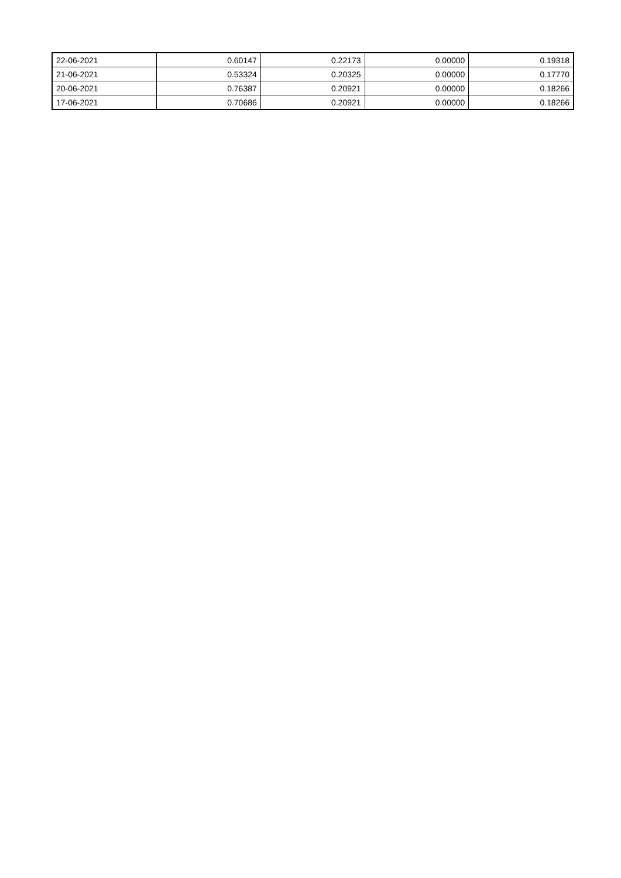| 22-06-2021 | 0.60147 | 0.22173 | 0.00000 | 0.19318 |
| 21-06-2021 | 0.53324 | 0.20325 | 0.00000 | 0.17770 |
| 20-06-2021 | 0.76387 | 0.20921 | 0.00000 | 0.18266 |
| 17-06-2021 | 0.70686 | 0.20921 | 0.00000 | 0.18266 |